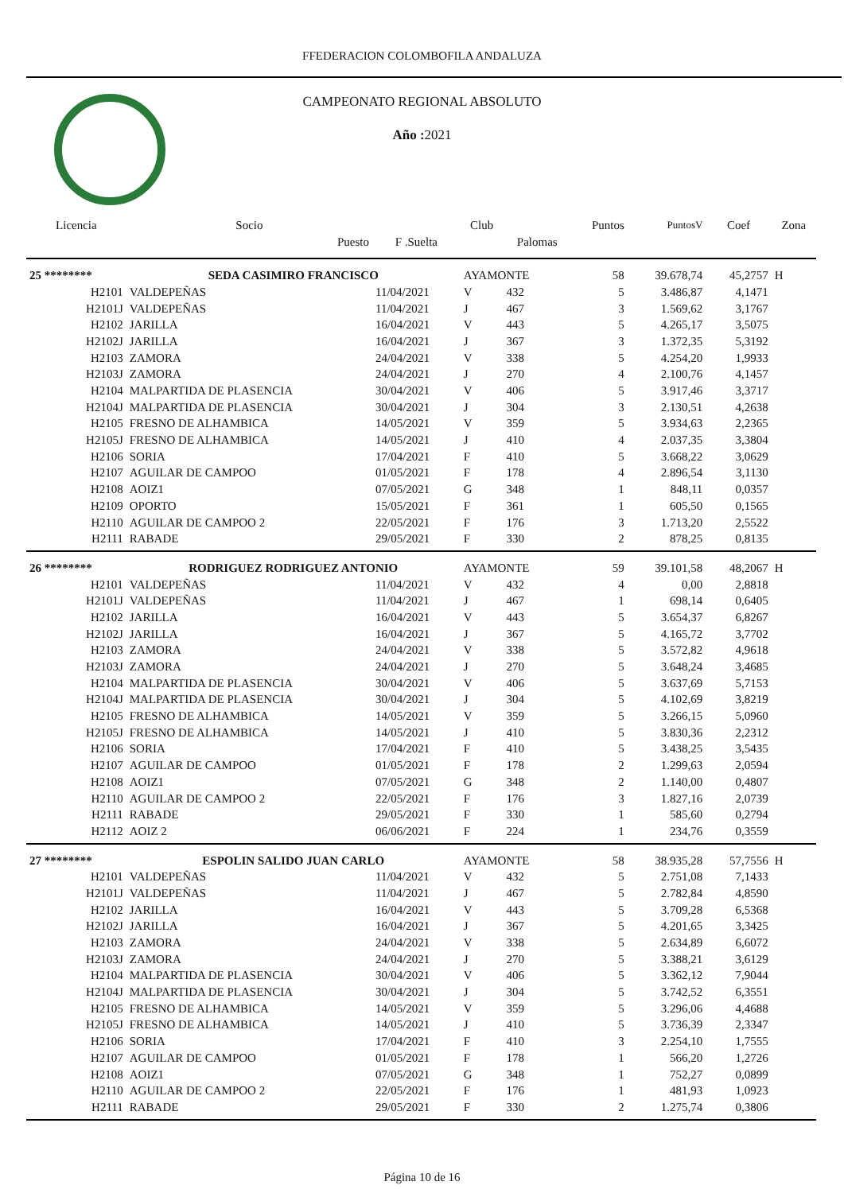FFEDERACION COLOMBOFILA ANDALUZA
CAMPEONATO REGIONAL ABSOLUTO
Año : 2021
| Licencia | Socio | | Club | | Puntos | PuntosV | Coef | Zona |
| --- | --- | --- | --- | --- | --- | --- | --- | --- |
| | Puesto | F .Suelta | | Palomas | | | | |
| 25 ******** | SEDA CASIMIRO FRANCISCO | | AYAMONTE | | 58 | 39.678,74 | 45,2757 | H |
| H2101 | VALDEPEÑAS | 11/04/2021 | V | 432 | 5 | 3.486,87 | 4,1471 | |
| H2101J | VALDEPEÑAS | 11/04/2021 | J | 467 | 3 | 1.569,62 | 3,1767 | |
| H2102 | JARILLA | 16/04/2021 | V | 443 | 5 | 4.265,17 | 3,5075 | |
| H2102J | JARILLA | 16/04/2021 | J | 367 | 3 | 1.372,35 | 5,3192 | |
| H2103 | ZAMORA | 24/04/2021 | V | 338 | 5 | 4.254,20 | 1,9933 | |
| H2103J | ZAMORA | 24/04/2021 | J | 270 | 4 | 2.100,76 | 4,1457 | |
| H2104 | MALPARTIDA DE PLASENCIA | 30/04/2021 | V | 406 | 5 | 3.917,46 | 3,3717 | |
| H2104J | MALPARTIDA DE PLASENCIA | 30/04/2021 | J | 304 | 3 | 2.130,51 | 4,2638 | |
| H2105 | FRESNO DE ALHAMBICA | 14/05/2021 | V | 359 | 5 | 3.934,63 | 2,2365 | |
| H2105J | FRESNO DE ALHAMBICA | 14/05/2021 | J | 410 | 4 | 2.037,35 | 3,3804 | |
| H2106 | SORIA | 17/04/2021 | F | 410 | 5 | 3.668,22 | 3,0629 | |
| H2107 | AGUILAR DE CAMPOO | 01/05/2021 | F | 178 | 4 | 2.896,54 | 3,1130 | |
| H2108 | AOIZ1 | 07/05/2021 | G | 348 | 1 | 848,11 | 0,0357 | |
| H2109 | OPORTO | 15/05/2021 | F | 361 | 1 | 605,50 | 0,1565 | |
| H2110 | AGUILAR DE CAMPOO 2 | 22/05/2021 | F | 176 | 3 | 1.713,20 | 2,5522 | |
| H2111 | RABADE | 29/05/2021 | F | 330 | 2 | 878,25 | 0,8135 | |
| 26 ******** | RODRIGUEZ RODRIGUEZ ANTONIO | | AYAMONTE | | 59 | 39.101,58 | 48,2067 | H |
| H2101 | VALDEPEÑAS | 11/04/2021 | V | 432 | 4 | 0,00 | 2,8818 | |
| H2101J | VALDEPEÑAS | 11/04/2021 | J | 467 | 1 | 698,14 | 0,6405 | |
| H2102 | JARILLA | 16/04/2021 | V | 443 | 5 | 3.654,37 | 6,8267 | |
| H2102J | JARILLA | 16/04/2021 | J | 367 | 5 | 4.165,72 | 3,7702 | |
| H2103 | ZAMORA | 24/04/2021 | V | 338 | 5 | 3.572,82 | 4,9618 | |
| H2103J | ZAMORA | 24/04/2021 | J | 270 | 5 | 3.648,24 | 3,4685 | |
| H2104 | MALPARTIDA DE PLASENCIA | 30/04/2021 | V | 406 | 5 | 3.637,69 | 5,7153 | |
| H2104J | MALPARTIDA DE PLASENCIA | 30/04/2021 | J | 304 | 5 | 4.102,69 | 3,8219 | |
| H2105 | FRESNO DE ALHAMBICA | 14/05/2021 | V | 359 | 5 | 3.266,15 | 5,0960 | |
| H2105J | FRESNO DE ALHAMBICA | 14/05/2021 | J | 410 | 5 | 3.830,36 | 2,2312 | |
| H2106 | SORIA | 17/04/2021 | F | 410 | 5 | 3.438,25 | 3,5435 | |
| H2107 | AGUILAR DE CAMPOO | 01/05/2021 | F | 178 | 2 | 1.299,63 | 2,0594 | |
| H2108 | AOIZ1 | 07/05/2021 | G | 348 | 2 | 1.140,00 | 0,4807 | |
| H2110 | AGUILAR DE CAMPOO 2 | 22/05/2021 | F | 176 | 3 | 1.827,16 | 2,0739 | |
| H2111 | RABADE | 29/05/2021 | F | 330 | 1 | 585,60 | 0,2794 | |
| H2112 | AOIZ 2 | 06/06/2021 | F | 224 | 1 | 234,76 | 0,3559 | |
| 27 ******** | ESPOLIN SALIDO JUAN CARLO | | AYAMONTE | | 58 | 38.935,28 | 57,7556 | H |
| H2101 | VALDEPEÑAS | 11/04/2021 | V | 432 | 5 | 2.751,08 | 7,1433 | |
| H2101J | VALDEPEÑAS | 11/04/2021 | J | 467 | 5 | 2.782,84 | 4,8590 | |
| H2102 | JARILLA | 16/04/2021 | V | 443 | 5 | 3.709,28 | 6,5368 | |
| H2102J | JARILLA | 16/04/2021 | J | 367 | 5 | 4.201,65 | 3,3425 | |
| H2103 | ZAMORA | 24/04/2021 | V | 338 | 5 | 2.634,89 | 6,6072 | |
| H2103J | ZAMORA | 24/04/2021 | J | 270 | 5 | 3.388,21 | 3,6129 | |
| H2104 | MALPARTIDA DE PLASENCIA | 30/04/2021 | V | 406 | 5 | 3.362,12 | 7,9044 | |
| H2104J | MALPARTIDA DE PLASENCIA | 30/04/2021 | J | 304 | 5 | 3.742,52 | 6,3551 | |
| H2105 | FRESNO DE ALHAMBICA | 14/05/2021 | V | 359 | 5 | 3.296,06 | 4,4688 | |
| H2105J | FRESNO DE ALHAMBICA | 14/05/2021 | J | 410 | 5 | 3.736,39 | 2,3347 | |
| H2106 | SORIA | 17/04/2021 | F | 410 | 3 | 2.254,10 | 1,7555 | |
| H2107 | AGUILAR DE CAMPOO | 01/05/2021 | F | 178 | 1 | 566,20 | 1,2726 | |
| H2108 | AOIZ1 | 07/05/2021 | G | 348 | 1 | 752,27 | 0,0899 | |
| H2110 | AGUILAR DE CAMPOO 2 | 22/05/2021 | F | 176 | 1 | 481,93 | 1,0923 | |
| H2111 | RABADE | 29/05/2021 | F | 330 | 2 | 1.275,74 | 0,3806 | |
Página 10 de 16